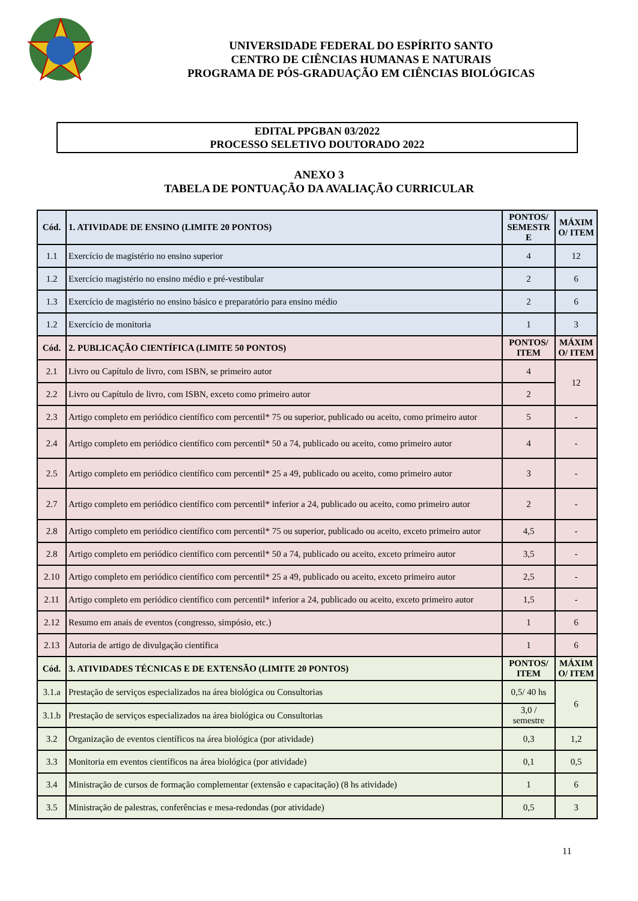UNIVERSIDADE FEDERAL DO ESPÍRITO SANTO
CENTRO DE CIÊNCIAS HUMANAS E NATURAIS
PROGRAMA DE PÓS-GRADUAÇÃO EM CIÊNCIAS BIOLÓGICAS
EDITAL PPGBAN 03/2022
PROCESSO SELETIVO DOUTORADO 2022
ANEXO 3
TABELA DE PONTUAÇÃO DA AVALIAÇÃO CURRICULAR
| Cód. | 1. ATIVIDADE DE ENSINO (LIMITE 20 PONTOS) | PONTOS/ SEMESTR E | MÁXIM O/ ITEM |
| --- | --- | --- | --- |
| 1.1 | Exercício de magistério no ensino superior | 4 | 12 |
| 1.2 | Exercício magistério no ensino médio e pré-vestibular | 2 | 6 |
| 1.3 | Exercício de magistério no ensino básico e preparatório para ensino médio | 2 | 6 |
| 1.2 | Exercício de monitoria | 1 | 3 |
| Cód. | 2. PUBLICAÇÃO CIENTÍFICA (LIMITE 50 PONTOS) | PONTOS/ ITEM | MÁXIM O/ ITEM |
| 2.1 | Livro ou Capítulo de livro, com ISBN, se primeiro autor | 4 | 12 |
| 2.2 | Livro ou Capítulo de livro, com ISBN, exceto como primeiro autor | 2 | |
| 2.3 | Artigo completo em periódico científico com percentil* 75 ou superior, publicado ou aceito, como primeiro autor | 5 | - |
| 2.4 | Artigo completo em periódico científico com percentil* 50 a 74, publicado ou aceito, como primeiro autor | 4 | - |
| 2.5 | Artigo completo em periódico científico com percentil* 25 a 49, publicado ou aceito, como primeiro autor | 3 | - |
| 2.7 | Artigo completo em periódico científico com percentil* inferior a 24, publicado ou aceito, como primeiro autor | 2 | - |
| 2.8 | Artigo completo em periódico científico com percentil* 75 ou superior, publicado ou aceito, exceto primeiro autor | 4,5 | - |
| 2.8 | Artigo completo em periódico científico com percentil* 50 a 74, publicado ou aceito, exceto primeiro autor | 3,5 | - |
| 2.10 | Artigo completo em periódico científico com percentil* 25 a 49, publicado ou aceito, exceto primeiro autor | 2,5 | - |
| 2.11 | Artigo completo em periódico científico com percentil* inferior a 24, publicado ou aceito, exceto primeiro autor | 1,5 | - |
| 2.12 | Resumo em anais de eventos (congresso, simpósio, etc.) | 1 | 6 |
| 2.13 | Autoria de artigo de divulgação científica | 1 | 6 |
| Cód. | 3. ATIVIDADES TÉCNICAS E DE EXTENSÃO (LIMITE 20 PONTOS) | PONTOS/ ITEM | MÁXIM O/ ITEM |
| 3.1.a | Prestação de serviços especializados na área biológica ou Consultorias | 0,5/ 40 hs | 6 |
| 3.1.b | Prestação de serviços especializados na área biológica ou Consultorias | 3,0 / semestre | |
| 3.2 | Organização de eventos científicos na área biológica (por atividade) | 0,3 | 1,2 |
| 3.3 | Monitoria em eventos científicos na área biológica (por atividade) | 0,1 | 0,5 |
| 3.4 | Ministração de cursos de formação complementar (extensão e capacitação) (8 hs atividade) | 1 | 6 |
| 3.5 | Ministração de palestras, conferências e mesa-redondas (por atividade) | 0,5 | 3 |
11